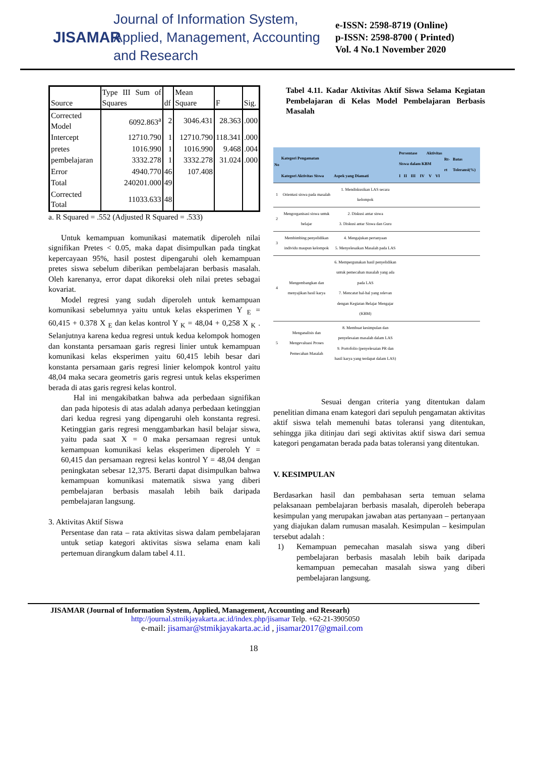JISAMAR
Journal of Information System, Applied, Management, Accounting and Research
e-ISSN: 2598-8719 (Online)
p-ISSN: 2598-8700 ( Printed)
Vol. 4 No.1 November 2020
| Source | Type III Sum of Squares | df | Mean Square | F | Sig. |
| --- | --- | --- | --- | --- | --- |
| Corrected Model | 6092.863<sup>a</sup> | 2 | 3046.431 | 28.363 | .000 |
| Intercept | 12710.790 | 1 | 12710.790 | 118.341 | .000 |
| pretes | 1016.990 | 1 | 1016.990 | 9.468 | .004 |
| pembelajaran | 3332.278 | 1 | 3332.278 | 31.024 | .000 |
| Error | 4940.770 | 46 | 107.408 | | |
| Total | 240201.000 | 49 | | | |
| Corrected Total | 11033.633 | 48 | | | |
a. R Squared = .552 (Adjusted R Squared = .533)
Untuk kemampuan komunikasi matematik diperoleh nilai signifikan Pretes < 0.05, maka dapat disimpulkan pada tingkat kepercayaan 95%, hasil postest dipengaruhi oleh kemampuan pretes siswa sebelum diberikan pembelajaran berbasis masalah. Oleh karenanya, error dapat dikoreksi oleh nilai pretes sebagai kovariat.
Model regresi yang sudah diperoleh untuk kemampuan komunikasi sebelumnya yaitu untuk kelas eksperimen Y <sub>E</sub> = 60,415 + 0.378 X <sub>E</sub> dan kelas kontrol Y <sub>K</sub> = 48,04 + 0,258 X <sub>K</sub> . Selanjutnya karena kedua regresi untuk kedua kelompok homogen dan konstanta persamaan garis regresi linier untuk kemampuan komunikasi kelas eksperimen yaitu 60,415 lebih besar dari konstanta persamaan garis regresi linier kelompok kontrol yaitu 48,04 maka secara geometris garis regresi untuk kelas eksperimen berada di atas garis regresi kelas kontrol.
Hal ini mengakibatkan bahwa ada perbedaan signifikan dan pada hipotesis di atas adalah adanya perbedaan ketinggian dari kedua regresi yang dipengaruhi oleh konstanta regresi. Ketinggian garis regresi menggambarkan hasil belajar siswa, yaitu pada saat X = 0 maka persamaan regresi untuk kemampuan komunikasi kelas eksperimen diperoleh Y = 60,415 dan persamaan regresi kelas kontrol Y = 48,04 dengan peningkatan sebesar 12,375. Berarti dapat disimpulkan bahwa kemampuan komunikasi matematik siswa yang diberi pembelajaran berbasis masalah lebih baik daripada pembelajaran langsung.
3. Aktivitas Aktif Siswa
Persentase dan rata – rata aktivitas siswa dalam pembelajaran untuk setiap kategori aktivitas siswa selama enam kali pertemuan dirangkum dalam tabel 4.11.
Tabel 4.11. Kadar Aktivitas Aktif Siswa Selama Kegiatan Pembelajaran di Kelas Model Pembelajaran Berbasis Masalah
| No | Kategori Pengamatan | | Persentase Aktivitas Siswa dalam KBM | | | | | | Rt-rt | Batas Toleransi(%) |
| --- | --- | --- | --- | --- | --- | --- | --- | --- | --- | --- |
| | Kategori Aktivitas Siswa | Aspek yang Diamati | I | II | III | IV | V | VI | | |
| 1 | Orientasi siswa pada masalah | 1. Mendiskusikan LAS secara kelompok | | | | | | | | |
| 2 | Mengorganisasi siswa untuk belajar | 2. Diskusi antar siswa 3. Diskusi antar Siswa dan Guru | | | | | | | | |
| 3 | Membimbing penyelidikan individu maupun kelompok | 4. Mengajukan pertanyaan 5. Menyelesaikan Masalah pada LAS | | | | | | | | |
| 4 | Mengembangkan dan menyajikan hasil karya | 6. Mempergunakan hasil penyelidikan untuk pemecahan masalah yang ada pada LAS 7. Mencatat hal-hal yang relevan dengan Kegiatan Belajar Mengajar (KBM) | | | | | | | | |
| 5 | Menganalisis dan Mengevaluasi Proses Pemecahan Masalah | 8. Membuat kesimpulan dan penyelesaian masalah dalam LAS 9. Portofolio (penyelesaian PR dan hasil karya yang terdapat dalam LAS) | | | | | | | | |
Sesuai dengan criteria yang ditentukan dalam penelitian dimana enam kategori dari sepuluh pengamatan aktivitas aktif siswa telah memenuhi batas toleransi yang ditentukan, sehingga jika ditinjau dari segi aktivitas aktif siswa dari semua kategori pengamatan berada pada batas toleransi yang ditentukan.
V. KESIMPULAN
Berdasarkan hasil dan pembahasan serta temuan selama pelaksanaan pembelajaran berbasis masalah, diperoleh beberapa kesimpulan yang merupakan jawaban atas pertanyaan – pertanyaan yang diajukan dalam rumusan masalah. Kesimpulan – kesimpulan tersebut adalah :
1) Kemampuan pemecahan masalah siswa yang diberi pembelajaran berbasis masalah lebih baik daripada kemampuan pemecahan masalah siswa yang diberi pembelajaran langsung.
JISAMAR (Journal of Information System, Applied, Management, Accounting and Researh)
http://journal.stmikjayakarta.ac.id/index.php/jisamar Telp. +62-21-3905050
e-mail: jisamar@stmikjayakarta.ac.id , jisamar2017@gmail.com
18